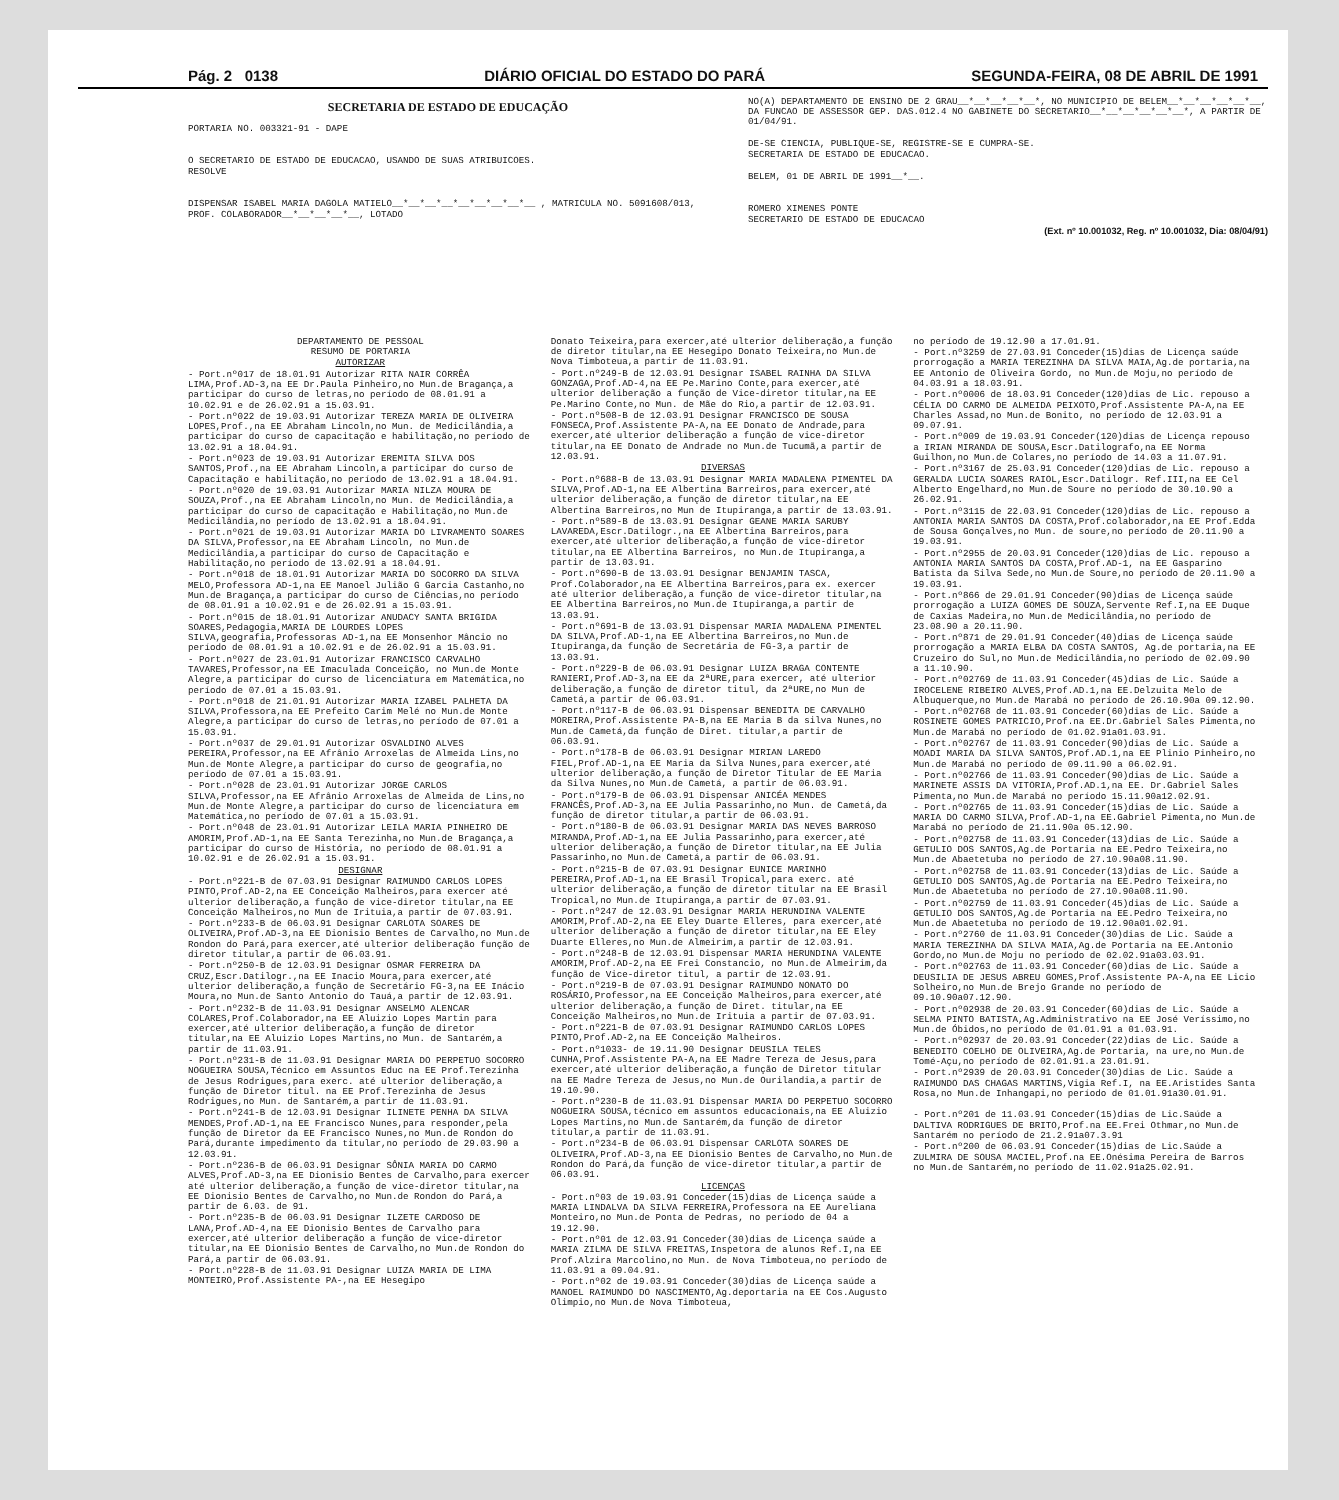Pág. 2 0138 DIÁRIO OFICIAL DO ESTADO DO PARÁ SEGUNDA-FEIRA, 08 DE ABRIL DE 1991
SECRETARIA DE ESTADO DE EDUCAÇÃO
PORTARIA NO. 003321-91 - DAPE
O SECRETARIO DE ESTADO DE EDUCACAO, USANDO DE SUAS ATRIBUICOES.
RESOLVE
DISPENSAR ISABEL MARIA DAGOLA MATIELO__*__*__*__*__*__*__*__*__ , MATRICULA NO. 5091608/013, PROF. COLABORADOR__*__*__*__*__, LOTADO
NO(A) DEPARTAMENTO DE ENSINO DE 2 GRAU__*__*__*__*__*, NO MUNICIPIO DE BELEM__*__*__*__*__*__, DA FUNCAO DE ASSESSOR GEP. DAS.012.4 NO GABINETE DO SECRETARIO__*__*__*__*__*__*, A PARTIR DE 01/04/91.
DE-SE CIENCIA, PUBLIQUE-SE, REGISTRE-SE E CUMPRA-SE.
SECRETARIA DE ESTADO DE EDUCACAO.
BELEM, 01 DE ABRIL DE 1991__*__.
ROMERO XIMENES PONTE
SECRETARIO DE ESTADO DE EDUCACAO
(Ext. nº 10.001032, Reg. nº 10.001032, Dia: 08/04/91)
DEPARTAMENTO DE PESSOAL
RESUMO DE PORTARIA
AUTORIZAR
- Port.nº017 de 18.01.91 Autorizar RITA NAIR CORRÊA LIMA,Prof.AD-3,na EE Dr.Paula Pinheiro,no Mun.de Bragança,a participar do curso de letras,no período de 08.01.91 a 10.02.91 e de 26.02.91 a 15.03.91.
- Port.nº022 de 19.03.91 Autorizar TEREZA MARIA DE OLIVEIRA LOPES,Prof.,na EE Abraham Lincoln,no Mun. de Medicilândia,a participar do curso de capacitação e habilitação,no período de 13.02.91 a 18.04.91.
- Port.nº023 de 19.03.91 Autorizar EREMITA SILVA DOS SANTOS,Prof.,na EE Abraham Lincoln,a participar do curso de Capacitação e habilitação,no período de 13.02.91 a 18.04.91.
- Port.nº020 de 19.03.91 Autorizar MARIA NILZA MOURA DE SOUZA,Prof.,na EE Abraham Lincoln,no Mun. de Medicilândia,a participar do curso de capacitação e Habilitação,no Mun.de Medicilândia,no período de 13.02.91 a 18.04.91.
- Port.nº021 de 19.03.91 Autorizar MARIA DO LIVRAMENTO SOARES DA SILVA,Professor,na EE Abraham Lincoln, no Mun.de Medicilândia,a participar do curso de Capacitação e Habilitação,no período de 13.02.91 a 18.04.91.
- Port.nº018 de 18.01.91 Autorizar MARIA DO SOCORRO DA SILVA MELO,Professora AD-1,na EE Manoel Julião G Garcia Castanho,no Mun.de Bragança,a participar do curso de Ciências,no período de 08.01.91 a 10.02.91 e de 26.02.91 a 15.03.91.
- Port.nº015 de 18.01.91 Autorizar ANUDACY SANTA BRIGIDA SOARES,Pedagogia,MARIA DE LOURDES LOPES SILVA,geografia,Professoras AD-1,na EE Monsenhor Mâncio no período de 08.01.91 a 10.02.91 e de 26.02.91 a 15.03.91.
- Port.nº027 de 23.01.91 Autorizar FRANCISCO CARVALHO TAVARES,Professor,na EE Imaculada Conceição, no Mun.de Monte Alegre,a participar do curso de licenciatura em Matemática,no período de 07.01 a 15.03.91.
- Port.nº018 de 21.01.91 Autorizar MARIA IZABEL PALHETA DA SILVA,Professora,na EE Prefeito Carim Melé no Mun.de Monte Alegre,a participar do curso de letras,no período de 07.01 a 15.03.91.
- Port.nº037 de 29.01.91 Autorizar OSVALDINO ALVES PEREIRA,Professor,na EE Afrânio Arroxelas de Almeida Lins,no Mun.de Monte Alegre,a participar do curso de geografia,no período de 07.01 a 15.03.91.
- Port.nº028 de 23.01.91 Autorizar JORGE CARLOS SILVA,Professor,na EE Afrânio Arroxelas de Almeida de Lins,no Mun.de Monte Alegre,a participar do curso de licenciatura em Matemática,no período de 07.01 a 15.03.91.
- Port.nº048 de 23.01.91 Autorizar LEILA MARIA PINHEIRO DE AMORIM,Prof.AD-1,na EE Santa Terezinha,no Mun.de Bragança,a participar do curso de História, no período de 08.01.91 a 10.02.91 e de 26.02.91 a 15.03.91.
DESIGNAR
- Port.nº221-B de 07.03.91 Designar RAIMUNDO CARLOS LOPES PINTO,Prof.AD-2,na EE Conceição Malheiros,para exercer até ulterior deliberação,a função de vice-diretor titular,na EE Conceição Malheiros,no Mun de Irituia,a partir de 07.03.91.
- Port.nº233-B de 06.03.91 Designar CARLOTA SOARES DE OLIVEIRA,Prof.AD-3,na EE Dionisio Bentes de Carvalho,no Mun.de Rondon do Pará,para exercer,até ulterior deliberação função de diretor titular,a partir de 06.03.91.
- Port.nº250-B de 12.03.91 Designar OSMAR FERREIRA DA CRUZ,Escr.Datilogr.,na EE Inacio Moura,para exercer,até ulterior deliberação,a função de Secretário FG-3,na EE Inácio Moura,no Mun.de Santo Antonio do Tauá,a partir de 12.03.91.
- Port.nº232-B de 11.03.91 Designar ANSELMO ALENCAR COLARES,Prof.Colaborador,na EE Aluizio Lopes Martin para exercer,até ulterior deliberação,a função de diretor titular,na EE Aluizio Lopes Martins,no Mun. de Santarém,a partir de 11.03.91.
- Port.nº231-B de 11.03.91 Designar MARIA DO PERPETUO SOCORRO NOGUEIRA SOUSA,Técnico em Assuntos Educ na EE Prof.Terezinha de Jesus Rodrigues,para exerc. até ulterior deliberação,a função de Diretor titul. na EE Prof.Terezinha de Jesus Rodrigues,no Mun. de Santarém,a partir de 11.03.91.
- Port.nº241-B de 12.03.91 Designar ILINETE PENHA DA SILVA MENDES,Prof.AD-1,na EE Francisco Nunes,para responder,pela função de Diretor da EE Francisco Nunes,no Mun.de Rondon do Pará,durante impedimento da titular,no período de 29.03.90 a 12.03.91.
- Port.nº236-B de 06.03.91 Designar SÔNIA MARIA DO CARMO ALVES,Prof.AD-3,na EE Dionisio Bentes de Carvalho,para exercer até ulterior deliberação,a função de vice-diretor titular,na EE Dionisio Bentes de Carvalho,no Mun.de Rondon do Pará,a partir de 6.03. de 91.
- Port.nº235-B de 06.03.91 Designar ILZETE CARDOSO DE LANA,Prof.AD-4,na EE Dionisio Bentes de Carvalho para exercer,até ulterior deliberação a função de vice-diretor titular,na EE Dionisio Bentes de Carvalho,no Mun.de Rondon do Pará,a partir de 06.03.91.
- Port.nº228-B de 11.03.91 Designar LUIZA MARIA DE LIMA MONTEIRO,Prof.Assistente PA-,na EE Hesegipo
Donato Teixeira,para exercer,até ulterior deliberação,a função de diretor titular,na EE Hesegipo Donato Teixeira,no Mun.de Nova Timboteua,a partir de 11.03.91.
- Port.nº249-B de 12.03.91 Designar ISABEL RAINHA DA SILVA GONZAGA,Prof.AD-4,na EE Pe.Marino Conte,para exercer,até ulterior deliberação a função de Vice-diretor titular,na EE Pe.Marino Conte,no Mun. de Mãe do Rio,a partir de 12.03.91.
- Port.nº508-B de 12.03.91 Designar FRANCISCO DE SOUSA FONSECA,Prof.Assistente PA-A,na EE Donato de Andrade,para exercer,até ulterior deliberação a função de vice-diretor titular,na EE Donato de Andrade no Mun.de Tucumã,a partir de 12.03.91.
DIVERSAS
- Port.nº688-B de 13.03.91 Designar MARIA MADALENA PIMENTEL DA SILVA,Prof.AD-1,na EE Albertina Barreiros,para exercer,até ulterior deliberação,a função de diretor titular,na EE Albertina Barreiros,no Mun de Itupiranga,a partir de 13.03.91.
- Port.nº589-B de 13.03.91 Designar GEANE MARIA SARUBY LAVAREDA,Escr.Datilogr.,na EE Albertina Barreiros,para exercer,até ulterior deliberação,a função de vice-diretor titular,na EE Albertina Barreiros, no Mun.de Itupiranga,a partir de 13.03.91.
- Port.nº690-B de 13.03.91 Designar BENJAMIN TASCA, Prof.Colaborador,na EE Albertina Barreiros,para ex. exercer até ulterior deliberação,a função de vice-diretor titular,na EE Albertina Barreiros,no Mun.de Itupiranga,a partir de 13.03.91.
- Port.nº691-B de 13.03.91 Dispensar MARIA MADALENA PIMENTEL DA SILVA,Prof.AD-1,na EE Albertina Barreiros,no Mun.de Itupiranga,da função de Secretária de FG-3,a partir de 13.03.91.
- Port.nº229-B de 06.03.91 Designar LUIZA BRAGA CONTENTE RANIERI,Prof.AD-3,na EE da 2ªURE,para exercer, até ulterior deliberação,a função de diretor titul, da 2ªURE,no Mun de Cametá,a partir de 06.03.91.
- Port.nº117-B de 06.03.91 Dispensar BENEDITA DE CARVALHO MOREIRA,Prof.Assistente PA-B,na EE Maria B da silva Nunes,no Mun.de Cametá,da função de Diret. titular,a partir de 06.03.91.
- Port.nº178-B de 06.03.91 Designar MIRIAN LAREDO FIEL,Prof.AD-1,na EE Maria da Silva Nunes,para exercer,até ulterior deliberação,a função de Diretor Titular de EE Maria da Silva Nunes,no Mun.de Cametá, a partir de 06.03.91.
- Port.nº179-B de 06.03.91 Dispensar ANICÉA MENDES FRANCÊS,Prof.AD-3,na EE Julia Passarinho,no Mun. de Cametá,da função de diretor titular,a partir de 06.03.91.
- Port.nº180-B de 06.03.91 Designar MARIA DAS NEVES BARROSO MIRANDA,Prof.AD-1,na EE Julia Passarinho,para exercer,até ulterior deliberação,a função de Diretor titular,na EE Julia Passarinho,no Mun.de Cametá,a partir de 06.03.91.
- Port.nº215-B de 07.03.91 Designar EUNICE MARINHO PEREIRA,Prof.AD-1,na EE Brasil Tropical,para exerc. até ulterior deliberação,a função de diretor titular na EE Brasil Tropical,no Mun.de Itupiranga,a partir de 07.03.91.
- Port.nº247 de 12.03.91 Designar MARIA HERUNDINA VALENTE AMORIM,Prof.AD-2,na EE Eley Duarte Elleres, para exercer,até ulterior deliberação a função de diretor titular,na EE Eley Duarte Elleres,no Mun.de Almeirim,a partir de 12.03.91.
- Port.nº248-B de 12.03.91 Dispensar MARIA HERUNDINA VALENTE AMORIM,Prof.AD-2,na EE Frei Constancio, no Mun.de Almeirim,da função de Vice-diretor titul, a partir de 12.03.91.
- Port.nº219-B de 07.03.91 Designar RAIMUNDO NONATO DO ROSÁRIO,Professor,na EE Conceição Malheiros,para exercer,até ulterior deliberação,a função de Diret. titular,na EE Conceição Malheiros,no Mun.de Irituia a partir de 07.03.91.
- Port.nº221-B de 07.03.91 Designar RAIMUNDO CARLOS LOPES PINTO,Prof.AD-2,na EE Conceição Malheiros.
- Port.nº1033- de 19.11.90 Designar DEUSILA TELES CUNHA,Prof.Assistente PA-A,na EE Madre Tereza de Jesus,para exercer,até ulterior deliberação,a função de Diretor titular na EE Madre Tereza de Jesus,no Mun.de Ourilandia,a partir de 19.10.90.
- Port.nº230-B de 11.03.91 Dispensar MARIA DO PERPETUO SOCORRO NOGUEIRA SOUSA,técnico em assuntos educacionais,na EE Aluizio Lopes Martins,no Mun.de Santarém,da função de diretor titular,a partir de 11.03.91.
- Port.nº234-B de 06.03.91 Dispensar CARLOTA SOARES DE OLIVEIRA,Prof.AD-3,na EE Dionisio Bentes de Carvalho,no Mun.de Rondon do Pará,da função de vice-diretor titular,a partir de 06.03.91.
LICENÇAS
- Port.nº03 de 19.03.91 Conceder(15)dias de Licença saúde a MARIA LINDALVA DA SILVA FERREIRA,Professora na EE Aureliana Monteiro,no Mun.de Ponta de Pedras, no período de 04 a 19.12.90.
- Port.nº01 de 12.03.91 Conceder(30)dias de Licença saúde a MARIA ZILMA DE SILVA FREITAS,Inspetora de alunos Ref.I,na EE Prof.Alzira Marcolino,no Mun. de Nova Timboteua,no período de 11.03.91 a 09.04.91.
- Port.nº02 de 19.03.91 Conceder(30)dias de Licença saúde a MANOEL RAIMUNDO DO NASCIMENTO,Ag.deportaria na EE Cos.Augusto Olimpio,no Mun.de Nova Timboteua,
no período de 19.12.90 a 17.01.91.
- Port.nº3259 de 27.03.91 Conceder(15)dias de Licença saúde prorrogação a MARIA TEREZINHA DA SILVA MAIA,Ag.de portaria,na EE Antonio de Oliveira Gordo, no Mun.de Moju,no período de 04.03.91 a 18.03.91.
- Port.nº0006 de 18.03.91 Conceder(120)dias de Lic. repouso a CÉLIA DO CARMO DE ALMEIDA PEIXOTO,Prof.Assistente PA-A,na EE Charles Assad,no Mun.de Bonito, no período de 12.03.91 a 09.07.91.
- Port.nº009 de 19.03.91 Conceder(120)dias de Licença repouso a IRIAN MIRANDA DE SOUSA,Escr.Datilografo,na EE Norma Guilhon,no Mun.de Colares,no período de 14.03 a 11.07.91.
- Port.nº3167 de 25.03.91 Conceder(120)dias de Lic. repouso a GERALDA LUCIA SOARES RAIOL,Escr.Datilogr. Ref.III,na EE Cel Alberto Engelhard,no Mun.de Soure no período de 30.10.90 a 26.02.91.
- Port.nº3115 de 22.03.91 Conceder(120)dias de Lic. repouso a ANTONIA MARIA SANTOS DA COSTA,Prof.colaborador,na EE Prof.Edda de Sousa Gonçalves,no Mun. de soure,no período de 20.11.90 a 19.03.91.
- Port.nº2955 de 20.03.91 Conceder(120)dias de Lic. repouso a ANTONIA MARIA SANTOS DA COSTA,Prof.AD-1, na EE Gasparino Batista da Silva Sede,no Mun.de Soure,no período de 20.11.90 a 19.03.91.
- Port.nº866 de 29.01.91 Conceder(90)dias de Licença saúde prorrogação a LUIZA GOMES DE SOUZA,Servente Ref.I,na EE Duque de Caxias Madeira,no Mun.de Medicilândia,no período de 23.08.90 a 20.11.90.
- Port.nº871 de 29.01.91 Conceder(40)dias de Licença saúde prorrogação a MARIA ELBA DA COSTA SANTOS, Ag.de portaria,na EE Cruzeiro do Sul,no Mun.de Medicilândia,no período de 02.09.90 a 11.10.90.
- Port.nº02769 de 11.03.91 Conceder(45)dias de Lic. Saúde a IROCELENE RIBEIRO ALVES,Prof.AD.1,na EE.Delzuita Melo de Albuquerque,no Mun.de Marabá no período de 26.10.90a 09.12.90.
- Port.nº02768 de 11.03.91 Conceder(60)dias de Lic. Saúde a ROSINETE GOMES PATRICIO,Prof.na EE.Dr.Gabriel Sales Pimenta,no Mun.de Marabá no período de 01.02.91a01.03.91.
- Port.nº02767 de 11.03.91 Conceder(90)dias de Lic. Saúde a MOADI MARIA DA SILVA SANTOS,Prof.AD.1,na EE Plinio Pinheiro,no Mun.de Marabá no período de 09.11.90 a 06.02.91.
- Port.nº02766 de 11.03.91 Conceder(90)dias de Lic. Saúde a MARINETE ASSIS DA VITORIA,Prof.AD.1,na EE. Dr.Gabriel Sales Pimenta,no Mun.de Marabá no período 15.11.90a12.02.91.
- Port.nº02765 de 11.03.91 Conceder(15)dias de Lic. Saúde a MARIA DO CARMO SILVA,Prof.AD-1,na EE.Gabriel Pimenta,no Mun.de Marabá no período de 21.11.90a 05.12.90.
- Port.nº02758 de 11.03.91 Conceder(13)dias de Lic. Saúde a GETULIO DOS SANTOS,Ag.de Portaria na EE.Pedro Teixeira,no Mun.de Abaetetuba no período de 27.10.90a08.11.90.
- Port.nº02758 de 11.03.91 Conceder(13)dias de Lic. Saúde a GETULIO DOS SANTOS,Ag.de Portaria na EE.Pedro Teixeira,no Mun.de Abaetetuba no período de 27.10.90a08.11.90.
- Port.nº02759 de 11.03.91 Conceder(45)dias de Lic. Saúde a GETULIO DOS SANTOS,Ag.de Portaria na EE.Pedro Teixeira,no Mun.de Abaetetuba no período de 19.12.90a01.02.91.
- Port.nº2760 de 11.03.91 Conceder(30)dias de Lic. Saúde a MARIA TEREZINHA DA SILVA MAIA,Ag.de Portaria na EE.Antonio Gordo,no Mun.de Moju no período de 02.02.91a03.03.91.
- Port.nº02763 de 11.03.91 Conceder(60)dias de Lic. Saúde a DEUSILIA DE JESUS ABREU GOMES,Prof.Assistente PA-A,na EE Licio Solheiro,no Mun.de Brejo Grande no período de 09.10.90a07.12.90.
- Port.nº02938 de 20.03.91 Conceder(60)dias de Lic. Saúde a SELMA PINTO BATISTA,Ag.Administrativo na EE José Veríssimo,no Mun.de Óbidos,no período de 01.01.91 a 01.03.91.
- Port.nº02937 de 20.03.91 Conceder(22)dias de Lic. Saúde a BENEDITO COELHO DE OLIVEIRA,Ag.de Portaria, na ure,no Mun.de Tomé-Açu,no período de 02.01.91.a 23.01.91.
- Port.nº2939 de 20.03.91 Conceder(30)dias de Lic. Saúde a RAIMUNDO DAS CHAGAS MARTINS,Vigia Ref.I, na EE.Aristides Santa Rosa,no Mun.de Inhangapi,no período de 01.01.91a30.01.91.
- Port.nº201 de 11.03.91 Conceder(15)dias de Lic.Saúde a DALTIVA RODRIGUES DE BRITO,Prof.na EE.Frei Othmar,no Mun.de Santarém no período de 21.2.91a07.3.91
- Port.nº200 de 06.03.91 Conceder(15)dias de Lic.Saúde a ZULMIRA DE SOUSA MACIEL,Prof.na EE.Onésima Pereira de Barros no Mun.de Santarém,no período de 11.02.91a25.02.91.